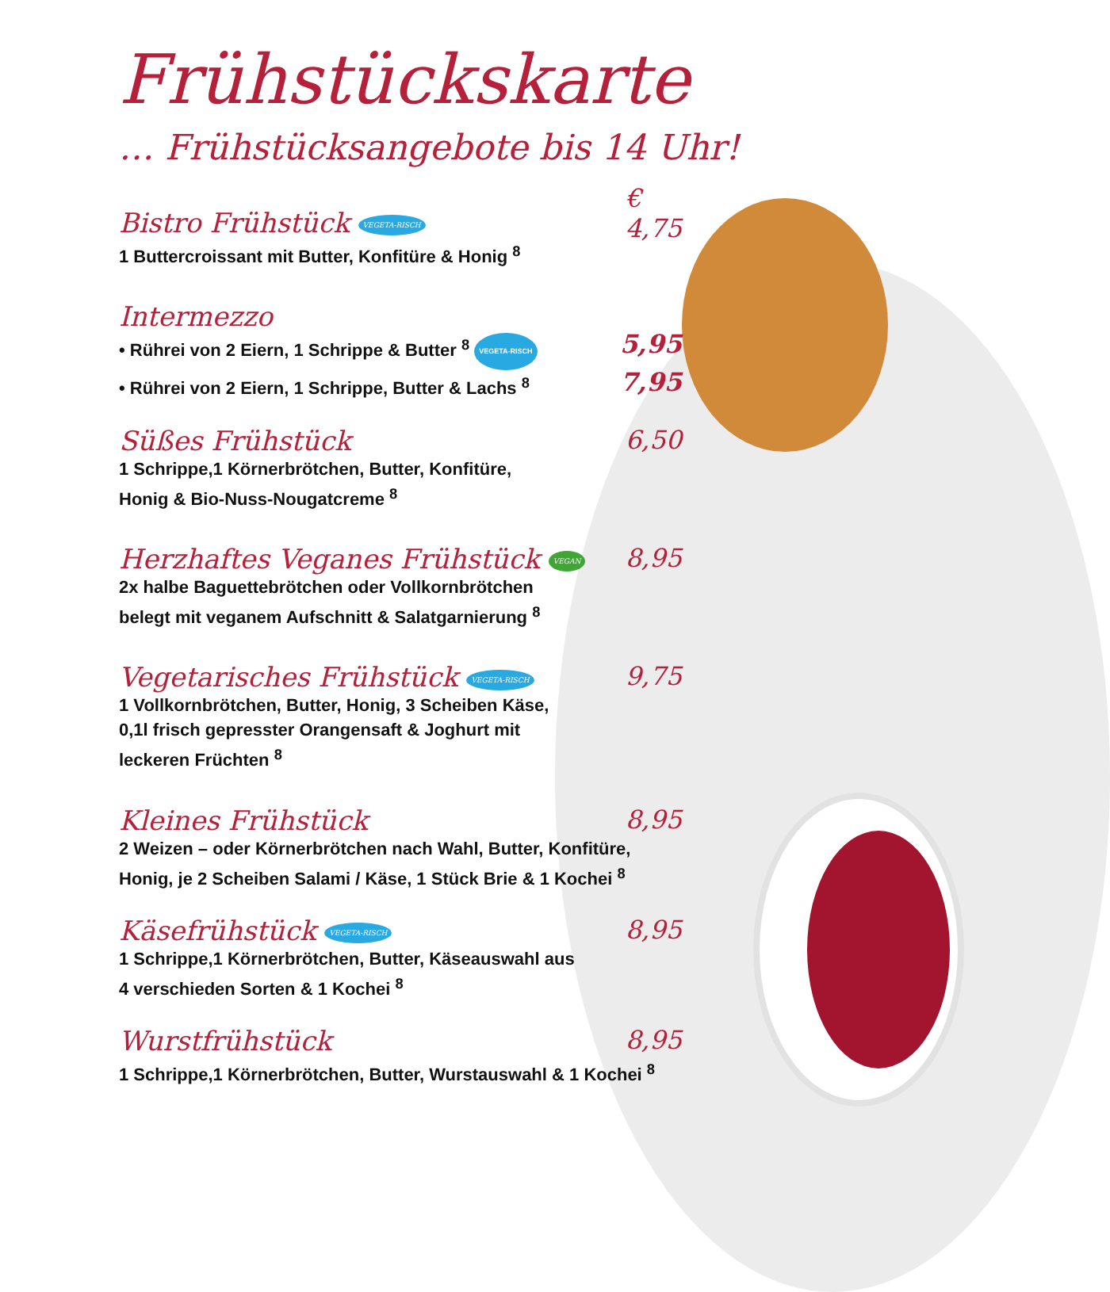Frühstückskarte
… Frühstücksangebote bis 14 Uhr!
Bistro Frühstück VEGETA-RISCH
€
4,75
1 Buttercroissant mit Butter, Konfitüre & Honig <sup>8</sup>
Intermezzo
• Rührei von 2 Eiern, 1 Schrippe & Butter <sup>8</sup> VEGETA-RISCH 5,95
• Rührei von 2 Eiern, 1 Schrippe, Butter & Lachs <sup>8</sup> 7,95
Süßes Frühstück
6,50
1 Schrippe,1 Körnerbrötchen, Butter, Konfitüre,
Honig & Bio-Nuss-Nougatcreme <sup>8</sup>
Herzhaftes Veganes Frühstück VEGAN
8,95
2x halbe Baguettebrötchen oder Vollkornbrötchen
belegt mit veganem Aufschnitt & Salatgarnierung <sup>8</sup>
Vegetarisches Frühstück VEGETA-RISCH
9,75
1 Vollkornbrötchen, Butter, Honig, 3 Scheiben Käse,
0,1l frisch gepresster Orangensaft & Joghurt mit
leckeren Früchten <sup>8</sup>
Kleines Frühstück
8,95
2 Weizen – oder Körnerbrötchen nach Wahl, Butter, Konfitüre,
Honig, je 2 Scheiben Salami / Käse, 1 Stück Brie & 1 Kochei <sup>8</sup>
Käsefrühstück VEGETA-RISCH
8,95
1 Schrippe,1 Körnerbrötchen, Butter, Käseauswahl aus
4 verschieden Sorten & 1 Kochei <sup>8</sup>
Wurstfrühstück
8,95
1 Schrippe,1 Körnerbrötchen, Butter, Wurstauswahl & 1 Kochei <sup>8</sup>